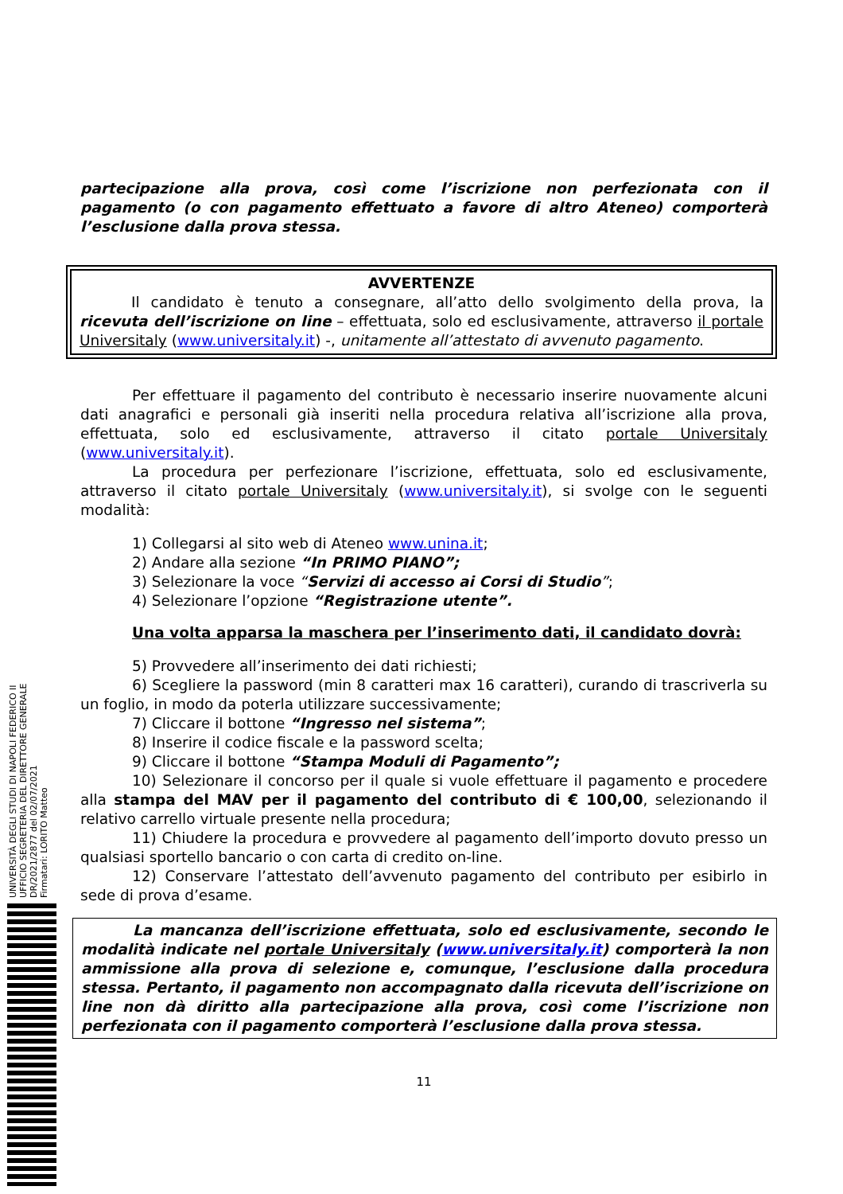UNIVERSITÀ DEGLI STUDI DI NAPOLI FEDERICO II
UFFICIO SEGRETERIA DEL DIRETTORE GENERALE
DR/2021/2877 del 02/07/2021
Firmatari: LORITO Matteo
partecipazione alla prova, così come l’iscrizione non perfezionata con il pagamento (o con pagamento effettuato a favore di altro Ateneo) comporterà l’esclusione dalla prova stessa.
AVVERTENZE
Il candidato è tenuto a consegnare, all’atto dello svolgimento della prova, la ricevuta dell’iscrizione on line – effettuata, solo ed esclusivamente, attraverso il portale Universitaly (www.universitaly.it) -, unitamente all’attestato di avvenuto pagamento.
Per effettuare il pagamento del contributo è necessario inserire nuovamente alcuni dati anagrafici e personali già inseriti nella procedura relativa all’iscrizione alla prova, effettuata, solo ed esclusivamente, attraverso il citato portale Universitaly (www.universitaly.it).
La procedura per perfezionare l’iscrizione, effettuata, solo ed esclusivamente, attraverso il citato portale Universitaly (www.universitaly.it), si svolge con le seguenti modalità:
1) Collegarsi al sito web di Ateneo www.unina.it;
2) Andare alla sezione “In PRIMO PIANO”;
3) Selezionare la voce “Servizi di accesso ai Corsi di Studio”;
4) Selezionare l’opzione “Registrazione utente”.
Una volta apparsa la maschera per l’inserimento dati, il candidato dovrà:
5) Provvedere all’inserimento dei dati richiesti;
6) Scegliere la password (min 8 caratteri max 16 caratteri), curando di trascriverla su un foglio, in modo da poterla utilizzare successivamente;
7) Cliccare il bottone “Ingresso nel sistema”;
8) Inserire il codice fiscale e la password scelta;
9) Cliccare il bottone “Stampa Moduli di Pagamento”;
10) Selezionare il concorso per il quale si vuole effettuare il pagamento e procedere alla stampa del MAV per il pagamento del contributo di € 100,00, selezionando il relativo carrello virtuale presente nella procedura;
11) Chiudere la procedura e provvedere al pagamento dell’importo dovuto presso un qualsiasi sportello bancario o con carta di credito on-line.
12) Conservare l’attestato dell’avvenuto pagamento del contributo per esibirlo in sede di prova d’esame.
La mancanza dell’iscrizione effettuata, solo ed esclusivamente, secondo le modalità indicate nel portale Universitaly (www.universitaly.it) comporterà la non ammissione alla prova di selezione e, comunque, l’esclusione dalla procedura stessa. Pertanto, il pagamento non accompagnato dalla ricevuta dell’iscrizione on line non dà diritto alla partecipazione alla prova, così come l’iscrizione non perfezionata con il pagamento comporterà l’esclusione dalla prova stessa.
11